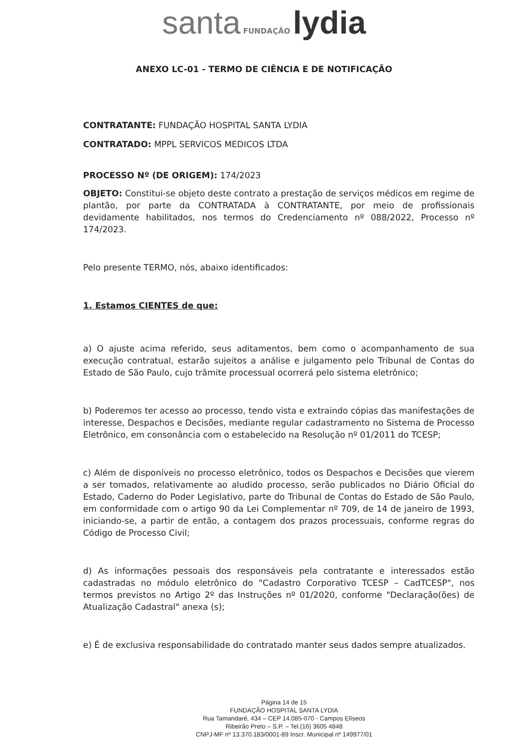santa FUNDAÇÃO lydia
ANEXO LC-01 - TERMO DE CIÊNCIA E DE NOTIFICAÇÃO
CONTRATANTE: FUNDAÇÃO HOSPITAL SANTA LYDIA
CONTRATADO: MPPL SERVICOS MEDICOS LTDA
PROCESSO Nº (DE ORIGEM): 174/2023
OBJETO: Constitui-se objeto deste contrato a prestação de serviços médicos em regime de plantão, por parte da CONTRATADA à CONTRATANTE, por meio de profissionais devidamente habilitados, nos termos do Credenciamento nº 088/2022, Processo nº 174/2023.
Pelo presente TERMO, nós, abaixo identificados:
1. Estamos CIENTES de que:
a) O ajuste acima referido, seus aditamentos, bem como o acompanhamento de sua execução contratual, estarão sujeitos a análise e julgamento pelo Tribunal de Contas do Estado de São Paulo, cujo trâmite processual ocorrerá pelo sistema eletrônico;
b) Poderemos ter acesso ao processo, tendo vista e extraindo cópias das manifestações de interesse, Despachos e Decisões, mediante regular cadastramento no Sistema de Processo Eletrônico, em consonância com o estabelecido na Resolução nº 01/2011 do TCESP;
c) Além de disponíveis no processo eletrônico, todos os Despachos e Decisões que vierem a ser tomados, relativamente ao aludido processo, serão publicados no Diário Oficial do Estado, Caderno do Poder Legislativo, parte do Tribunal de Contas do Estado de São Paulo, em conformidade com o artigo 90 da Lei Complementar nº 709, de 14 de janeiro de 1993, iniciando-se, a partir de então, a contagem dos prazos processuais, conforme regras do Código de Processo Civil;
d) As informações pessoais dos responsáveis pela contratante e interessados estão cadastradas no módulo eletrônico do "Cadastro Corporativo TCESP – CadTCESP", nos termos previstos no Artigo 2º das Instruções nº 01/2020, conforme "Declaração(ões) de Atualização Cadastral" anexa (s);
e) É de exclusiva responsabilidade do contratado manter seus dados sempre atualizados.
Página 14 de 15
FUNDAÇÃO HOSPITAL SANTA LYDIA
Rua Tamandaré, 434 – CEP 14.085-070 - Campos Elíseos
Ribeirão Preto – S.P. – Tel.(16) 3605 4848
CNPJ-MF nº 13.370.183/0001-89 Inscr. Municipal nº 149977/01